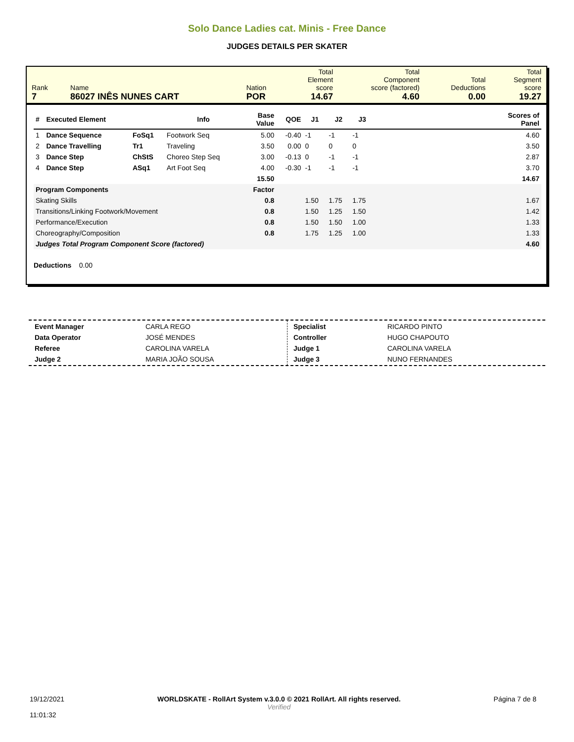Solo Dance Ladies cat. Minis - Free Dance
JUDGES DETAILS PER SKATER
| Rank 7 | Name 86027 INÊS NUNES CART | Nation POR | Total Element score 14.67 | Total Component score (factored) 4.60 | Total Deductions 0.00 | Total Segment score 19.27 |
| # | Executed Element | | Info | Base Value | QOE | J1 | J2 | J3 | Scores of Panel |
| --- | --- | --- | --- | --- | --- | --- | --- | --- | --- |
| 1 | Dance Sequence | FoSq1 | Footwork Seq | 5.00 | -0.40 | -1 | -1 | -1 | 4.60 |
| 2 | Dance Travelling | Tr1 | Traveling | 3.50 | 0.00 | 0 | 0 | 0 | 3.50 |
| 3 | Dance Step | ChStS | Choreo Step Seq | 3.00 | -0.13 | 0 | -1 | -1 | 2.87 |
| 4 | Dance Step | ASq1 | Art Foot Seq | 4.00 | -0.30 | -1 | -1 | -1 | 3.70 |
| | | | | 15.50 | | | | | 14.67 |
| Program Components | | | | Factor | | | | | |
| Skating Skills | | | | 0.8 | | 1.50 | 1.75 | 1.75 | 1.67 |
| Transitions/Linking Footwork/Movement | | | | 0.8 | | 1.50 | 1.25 | 1.50 | 1.42 |
| Performance/Execution | | | | 0.8 | | 1.50 | 1.50 | 1.00 | 1.33 |
| Choreography/Composition | | | | 0.8 | | 1.75 | 1.25 | 1.00 | 1.33 |
| Judges Total Program Component Score (factored) | | | | | | | | | 4.60 |
Deductions 0.00
| Event Manager | CARLA REGO |
| Data Operator | JOSÉ MENDES |
| Referee | CAROLINA VARELA |
| Judge 2 | MARIA JOÃO SOUSA |
| Specialist | RICARDO PINTO |
| Controller | HUGO CHAPOUTO |
| Judge 1 | CAROLINA VARELA |
| Judge 3 | NUNO FERNANDES |
19/12/2021
11:01:32
WORLDSKATE - RollArt System v.3.0.0 © 2021 RollArt. All rights reserved.
Verified
Página 7 de 8